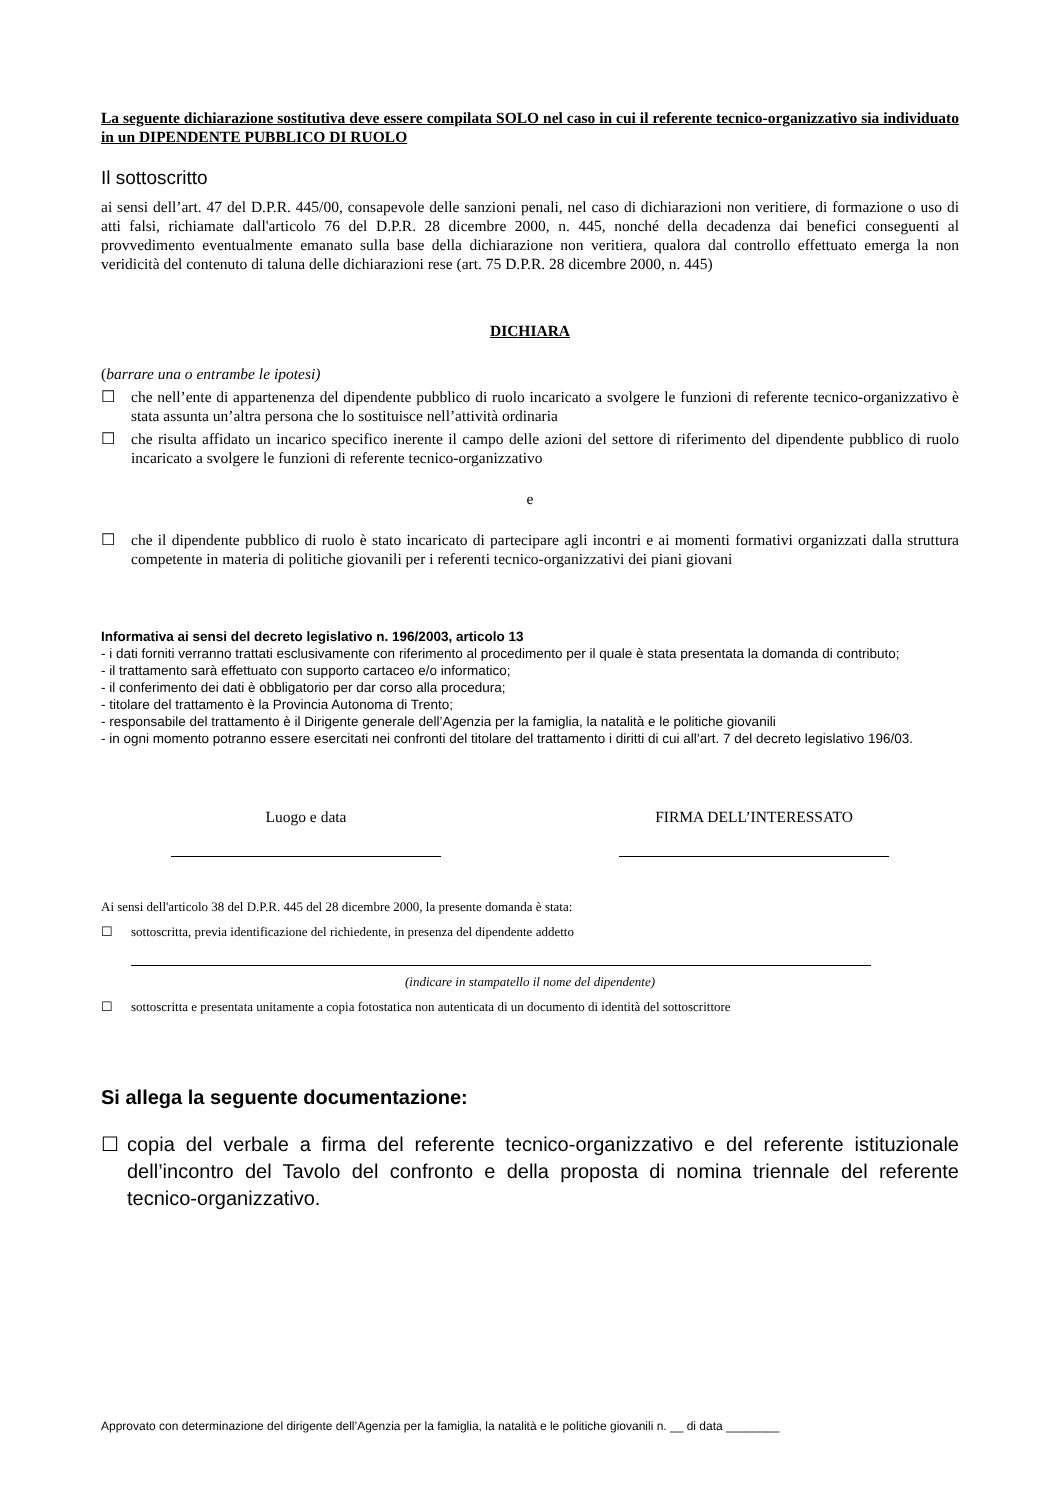La seguente dichiarazione sostitutiva deve essere compilata SOLO nel caso in cui il referente tecnico-organizzativo sia individuato in un DIPENDENTE PUBBLICO DI RUOLO
Il sottoscritto
ai sensi dell’art. 47 del D.P.R. 445/00, consapevole delle sanzioni penali, nel caso di dichiarazioni non veritiere, di formazione o uso di atti falsi, richiamate dall'articolo 76 del D.P.R. 28 dicembre 2000, n. 445, nonché della decadenza dai benefici conseguenti al provvedimento eventualmente emanato sulla base della dichiarazione non veritiera, qualora dal controllo effettuato emerga la non veridicità del contenuto di taluna delle dichiarazioni rese (art. 75 D.P.R. 28 dicembre 2000, n. 445)
DICHIARA
(barrare una o entrambe le ipotesi)
☐ che nell’ente di appartenenza del dipendente pubblico di ruolo incaricato a svolgere le funzioni di referente tecnico-organizzativo è stata assunta un’altra persona che lo sostituisce nell’attività ordinaria
☐ che risulta affidato un incarico specifico inerente il campo delle azioni del settore di riferimento del dipendente pubblico di ruolo incaricato a svolgere le funzioni di referente tecnico-organizzativo
e
☐ che il dipendente pubblico di ruolo è stato incaricato di partecipare agli incontri e ai momenti formativi organizzati dalla struttura competente in materia di politiche giovanili per i referenti tecnico-organizzativi dei piani giovani
Informativa ai sensi del decreto legislativo n. 196/2003, articolo 13
- i dati forniti verranno trattati esclusivamente con riferimento al procedimento per il quale è stata presentata la domanda di contributo;
- il trattamento sarà effettuato con supporto cartaceo e/o informatico;
- il conferimento dei dati è obbligatorio per dar corso alla procedura;
- titolare del trattamento è la Provincia Autonoma di Trento;
- responsabile del trattamento è il Dirigente generale dell’Agenzia per la famiglia, la natalità e le politiche giovanili
- in ogni momento potranno essere esercitati nei confronti del titolare del trattamento i diritti di cui all’art. 7 del decreto legislativo 196/03.
Luogo e data FIRMA DELL’INTERESSATO
Ai sensi dell'articolo 38 del D.P.R. 445 del 28 dicembre 2000, la presente domanda è stata:
☐ sottoscritta, previa identificazione del richiedente, in presenza del dipendente addetto
(indicare in stampatello il nome del dipendente)
☐ sottoscritta e presentata unitamente a copia fotostatica non autenticata di un documento di identità del sottoscrittore
Si allega la seguente documentazione:
☐ copia del verbale a firma del referente tecnico-organizzativo e del referente istituzionale dell’incontro del Tavolo del confronto e della proposta di nomina triennale del referente tecnico-organizzativo.
Approvato con determinazione del dirigente dell’Agenzia per la famiglia, la natalità e le politiche giovanili n. __ di data ________